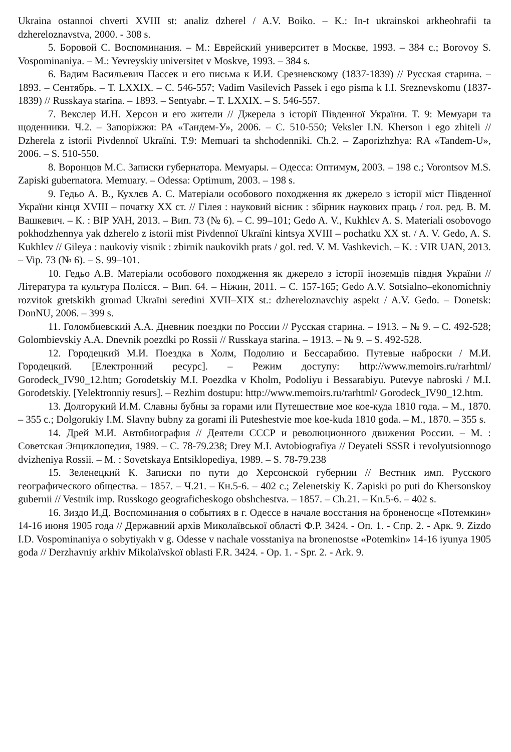Ukraina ostannoi chverti XVIII st: analiz dzherel / A.V. Boiko. – K.: In-t ukrainskoi arkheohrafii ta dzhereloznavstva, 2000. - 308 s.
5. Боровой С. Воспоминания. – М.: Еврейский университет в Москве, 1993. – 384 с.; Borovoy S. Vospominaniya. – M.: Yevreyskiy universitet v Moskve, 1993. – 384 s.
6. Вадим Васильевич Пассек и его письма к И.И. Срезневскому (1837-1839) // Русская старина. – 1893. – Сентябрь. – Т. LXXIX. – С. 546-557; Vadim Vasilevich Passek i ego pisma k I.I. Sreznevskomu (1837-1839) // Russkaya starina. – 1893. – Sentyabr. – T. LXXIX. – S. 546-557.
7. Векслер И.Н. Херсон и его жители // Джерела з історії Південної України. Т. 9: Мемуари та щоденники. Ч.2. – Запоріжжя: РА «Тандем-У», 2006. – С. 510-550; Veksler I.N. Kherson i ego zhiteli // Dzherela z istorii Pivdennoї Ukraїni. T.9: Memuari ta shchodenniki. Ch.2. – Zaporizhzhya: RA «Tandem-U», 2006. – S. 510-550.
8. Воронцов М.С. Записки губернатора. Мемуары. – Одесса: Оптимум, 2003. – 198 с.; Vorontsov M.S. Zapiski gubernatora. Memuary. – Odessa: Optimum, 2003. – 198 s.
9. Гедьо А. В., Кухлєв А. С. Матеріали особового походження як джерело з історії міст Південної України кінця XVIII – початку XX ст. // Гілея : науковий вісник : збірник наукових праць / гол. ред. В. М. Вашкевич. – К. : ВІР УАН, 2013. – Вип. 73 (№ 6). – С. 99–101; Gedo A. V., Kukhlєv A. S. Materiali osobovogo pokhodzhennya yak dzherelo z istorii mist Pivdennoї Ukraїni kintsya XVIII – pochatku XX st. / A. V. Gedo, A. S. Kukhlєv // Gileya : naukoviy visnik : zbirnik naukovikh prats / gol. red. V. M. Vashkevich. – K. : VIR UAN, 2013. – Vip. 73 (№ 6). – S. 99–101.
10. Гедьо А.В. Матеріали особового походження як джерело з історії іноземців півдня України // Література та культура Полісся. – Вип. 64. – Ніжин, 2011. – С. 157-165; Gedo A.V. Sotsialno–ekonomichniy rozvitok gretskikh gromad Ukraїni seredini XVII–XIX st.: dzhereloznavchiy aspekt / A.V. Gedo. – Donetsk: DonNU, 2006. – 399 s.
11. Голомбиевский А.А. Дневник поездки по России // Русская старина. – 1913. – № 9. – С. 492-528; Golombievskiy A.A. Dnevnik poezdki po Rossii // Russkaya starina. – 1913. – № 9. – S. 492-528.
12. Городецкий М.И. Поездка в Холм, Подолию и Бессарабию. Путевые наброски / М.И. Городецкий. [Електронний ресурс]. – Режим доступу: http://www.memoirs.ru/rarhtml/ Gorodeck_IV90_12.htm; Gorodetskiy M.I. Poezdka v Kholm, Podoliyu i Bessarabiyu. Putevye nabroski / M.I. Gorodetskiy. [Yelektronniy resurs]. – Rezhim dostupu: http://www.memoirs.ru/rarhtml/ Gorodeck_IV90_12.htm.
13. Долгорукий И.М. Славны бубны за горами или Путешествие мое кое-куда 1810 года. – М., 1870. – 355 с.; Dolgorukiy I.M. Slavny bubny za gorami ili Puteshestvie moe koe-kuda 1810 goda. – M., 1870. – 355 s.
14. Дрей М.И. Автобиография // Деятели СССР и революционного движения России. – М. : Советская Энциклопедия, 1989. – С. 78-79.238; Drey M.I. Avtobiografiya // Deyateli SSSR i revolyutsionnogo dvizheniya Rossii. – M. : Sovetskaya Entsiklopediya, 1989. – S. 78-79.238
15. Зеленецкий К. Записки по пути до Херсонской губернии // Вестник имп. Русского географического общества. – 1857. – Ч.21. – Кн.5-6. – 402 с.; Zelenetskiy K. Zapiski po puti do Khersonskoy gubernii // Vestnik imp. Russkogo geograficheskogo obshchestva. – 1857. – Ch.21. – Kn.5-6. – 402 s.
16. Зиздо И.Д. Воспоминания о событиях в г. Одессе в начале восстания на броненосце «Потемкин» 14-16 июня 1905 года // Державний архів Миколаївської області Ф.Р. 3424. - Оп. 1. - Спр. 2. - Арк. 9. Zizdo I.D. Vospominaniya o sobytiyakh v g. Odesse v nachale vosstaniya na bronenostse «Potemkin» 14-16 iyunya 1905 goda // Derzhavniy arkhiv Mikolaїvskoї oblasti F.R. 3424. - Op. 1. - Spr. 2. - Ark. 9.